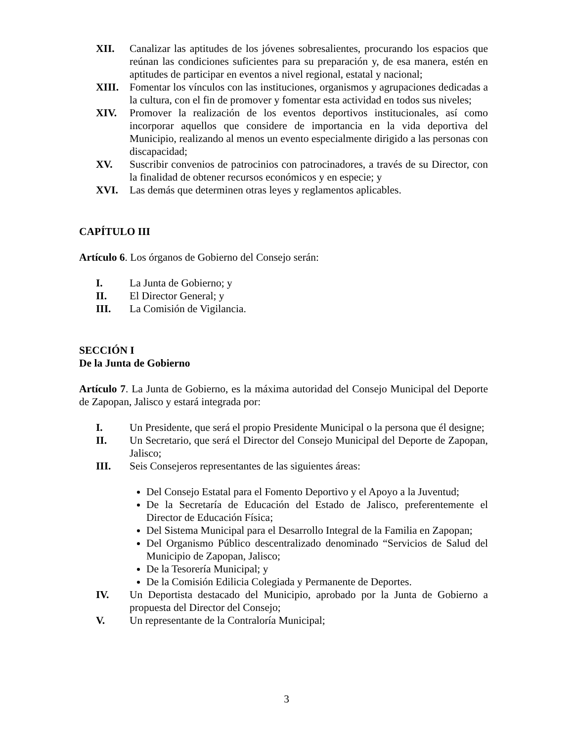XII. Canalizar las aptitudes de los jóvenes sobresalientes, procurando los espacios que reúnan las condiciones suficientes para su preparación y, de esa manera, estén en aptitudes de participar en eventos a nivel regional, estatal y nacional;
XIII. Fomentar los vínculos con las instituciones, organismos y agrupaciones dedicadas a la cultura, con el fin de promover y fomentar esta actividad en todos sus niveles;
XIV. Promover la realización de los eventos deportivos institucionales, así como incorporar aquellos que considere de importancia en la vida deportiva del Municipio, realizando al menos un evento especialmente dirigido a las personas con discapacidad;
XV. Suscribir convenios de patrocinios con patrocinadores, a través de su Director, con la finalidad de obtener recursos económicos y en especie; y
XVI. Las demás que determinen otras leyes y reglamentos aplicables.
CAPÍTULO III
Artículo 6. Los órganos de Gobierno del Consejo serán:
I. La Junta de Gobierno; y
II. El Director General; y
III. La Comisión de Vigilancia.
SECCIÓN I
De la Junta de Gobierno
Artículo 7. La Junta de Gobierno, es la máxima autoridad del Consejo Municipal del Deporte de Zapopan, Jalisco y estará integrada por:
I. Un Presidente, que será el propio Presidente Municipal o la persona que él designe;
II. Un Secretario, que será el Director del Consejo Municipal del Deporte de Zapopan, Jalisco;
III. Seis Consejeros representantes de las siguientes áreas:
Del Consejo Estatal para el Fomento Deportivo y el Apoyo a la Juventud;
De la Secretaría de Educación del Estado de Jalisco, preferentemente el Director de Educación Física;
Del Sistema Municipal para el Desarrollo Integral de la Familia en Zapopan;
Del Organismo Público descentralizado denominado “Servicios de Salud del Municipio de Zapopan, Jalisco;
De la Tesorería Municipal; y
De la Comisión Edilicia Colegiada y Permanente de Deportes.
IV. Un Deportista destacado del Municipio, aprobado por la Junta de Gobierno a propuesta del Director del Consejo;
V. Un representante de la Contraloría Municipal;
3